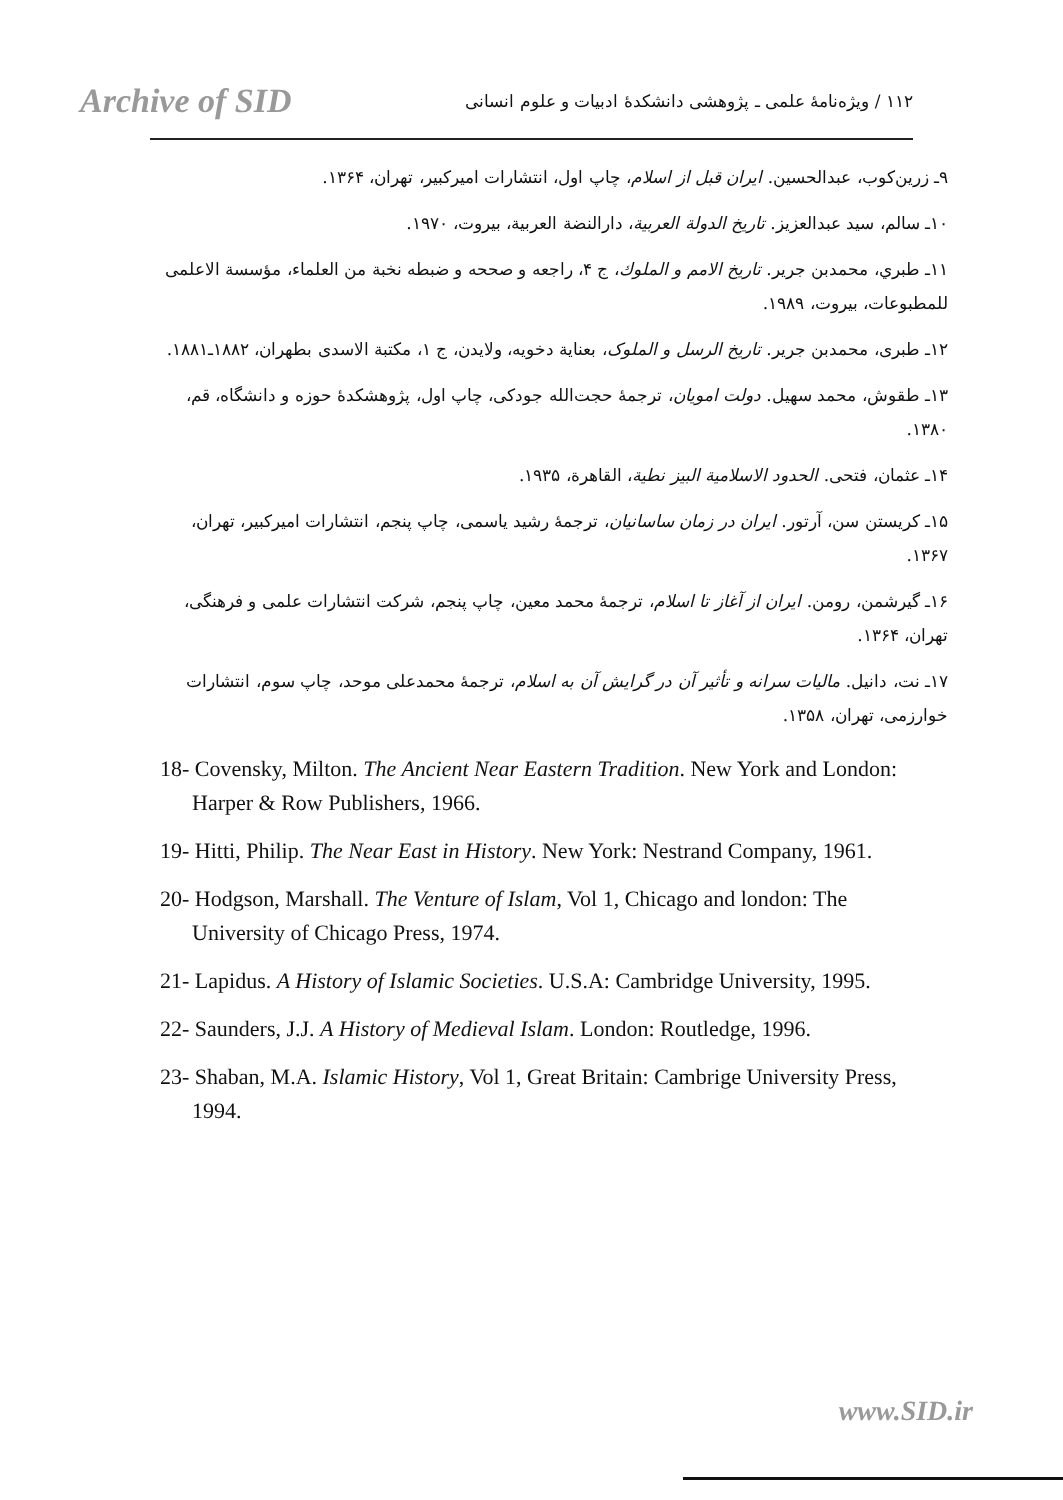Archive of SID
۱۱۲ / ویژه‌نامهٔ علمی ـ پژوهشی دانشکدهٔ ادبیات و علوم انسانی
۹ـ زرین‌کوب، عبدالحسین. ایران قبل از اسلام، چاپ اول، انتشارات امیرکبیر، تهران، ۱۳۶۴.
۱۰ـ سالم، سید عبدالعزیز. تاریخ الدولة العربیة، دارالنضة العربیة، بیروت، ۱۹۷۰.
۱۱ـ طبري، محمدبن جرير. تاريخ الامم و الملوك، ج ۴، راجعه و صححه و ضبطه نخبة من العلماء، مؤسسة الاعلمی للمطبوعات، بیروت، ۱۹۸۹.
۱۲ـ طبری، محمدبن جریر. تاریخ الرسل و الملوک، بعنایة دخویه، ولایدن، ج ۱، مکتبة الاسدی بطهران، ۱۸۸۲ـ۱۸۸۱.
۱۳ـ طقوش، محمد سهیل. دولت امویان، ترجمهٔ حجت‌الله جودکی، چاپ اول، پژوهشکدهٔ حوزه و دانشگاه، قم، ۱۳۸۰.
۱۴ـ عثمان، فتحی. الحدود الاسلامیة البیز نطیة، القاهرة، ۱۹۳۵.
۱۵ـ کریستن سن، آرتور. ایران در زمان ساسانیان، ترجمهٔ رشید یاسمی، چاپ پنجم، انتشارات امیرکبیر، تهران، ۱۳۶۷.
۱۶ـ گیرشمن، رومن. ایران از آغاز تا اسلام، ترجمهٔ محمد معین، چاپ پنجم، شرکت انتشارات علمی و فرهنگی، تهران، ۱۳۶۴.
۱۷ـ نت، دانیل. مالیات سرانه و تأثیر آن در گرایش آن به اسلام، ترجمهٔ محمدعلی موحد، چاپ سوم، انتشارات خوارزمی، تهران، ۱۳۵۸.
18- Covensky, Milton. The Ancient Near Eastern Tradition. New York and London: Harper & Row Publishers, 1966.
19- Hitti, Philip. The Near East in History. New York: Nestrand Company, 1961.
20- Hodgson, Marshall. The Venture of Islam, Vol 1, Chicago and london: The University of Chicago Press, 1974.
21- Lapidus. A History of Islamic Societies. U.S.A: Cambridge University, 1995.
22- Saunders, J.J. A History of Medieval Islam. London: Routledge, 1996.
23- Shaban, M.A. Islamic History, Vol 1, Great Britain: Cambrige University Press, 1994.
www.SID.ir